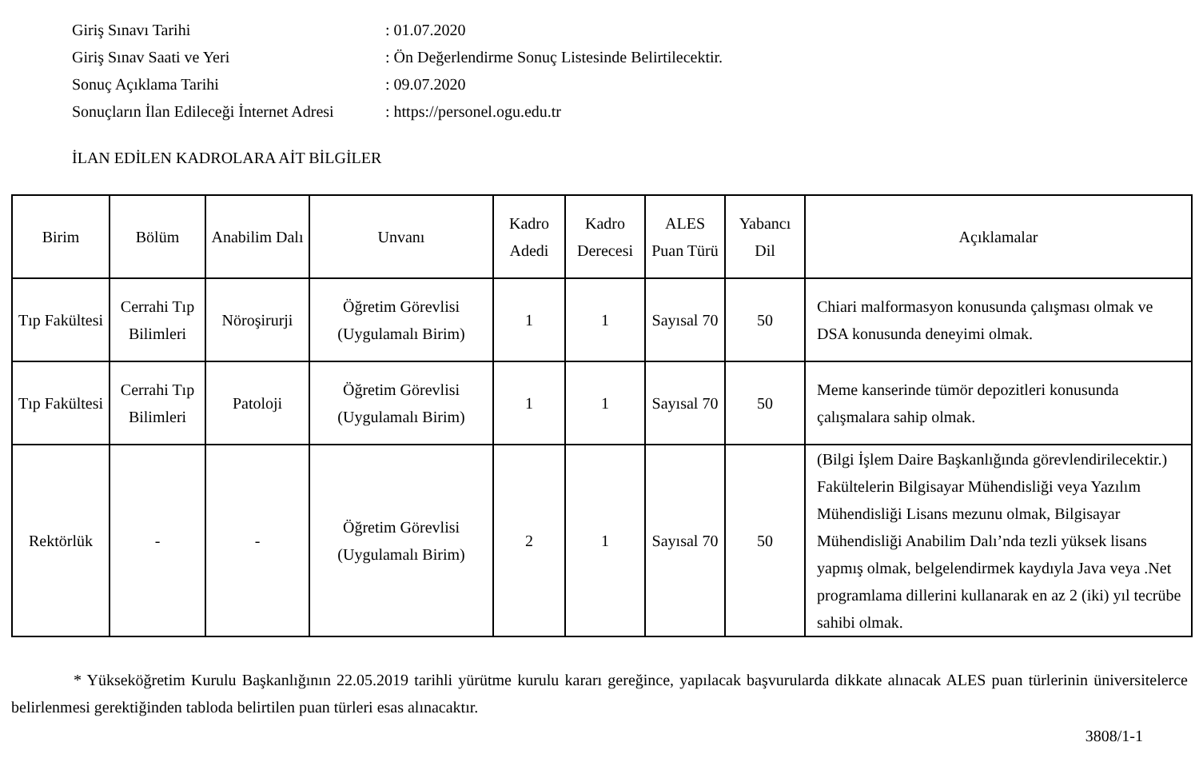Giriş Sınavı Tarihi: 01.07.2020
Giriş Sınav Saati ve Yeri: Ön Değerlendirme Sonuç Listesinde Belirtilecektir.
Sonuç Açıklama Tarihi: 09.07.2020
Sonuçların İlan Edileceği İnternet Adresi: https://personel.ogu.edu.tr
İLAN EDİLEN KADROLARA AİT BİLGİLER
| Birim | Bölüm | Anabilim Dalı | Unvanı | Kadro Adedi | Kadro Derecesi | ALES Puan Türü | Yabancı Dil | Açıklamalar |
| --- | --- | --- | --- | --- | --- | --- | --- | --- |
| Tıp Fakültesi | Cerrahi Tıp Bilimleri | Nöroşirurji | Öğretim Görevlisi (Uygulamalı Birim) | 1 | 1 | Sayısal 70 | 50 | Chiari malformasyon konusunda çalışması olmak ve DSA konusunda deneyimi olmak. |
| Tıp Fakültesi | Cerrahi Tıp Bilimleri | Patoloji | Öğretim Görevlisi (Uygulamalı Birim) | 1 | 1 | Sayısal 70 | 50 | Meme kanserinde tümör depozitleri konusunda çalışmalara sahip olmak. |
| Rektörlük | - | - | Öğretim Görevlisi (Uygulamalı Birim) | 2 | 1 | Sayısal 70 | 50 | (Bilgi İşlem Daire Başkanlığında görevlendirilecektir.) Fakültelerin Bilgisayar Mühendisliği veya Yazılım Mühendisliği Lisans mezunu olmak, Bilgisayar Mühendisliği Anabilim Dalı’nda tezli yüksek lisans yapmış olmak, belgelendirmek kaydıyla Java veya .Net programlama dillerini kullanarak en az 2 (iki) yıl tecrübe sahibi olmak. |
* Yükseköğretim Kurulu Başkanlığının 22.05.2019 tarihli yürütme kurulu kararı gereğince, yapılacak başvurularda dikkate alınacak ALES puan türlerinin üniversitelerce belirlenmesi gerektiğinden tabloda belirtilen puan türleri esas alınacaktır.
3808/1-1